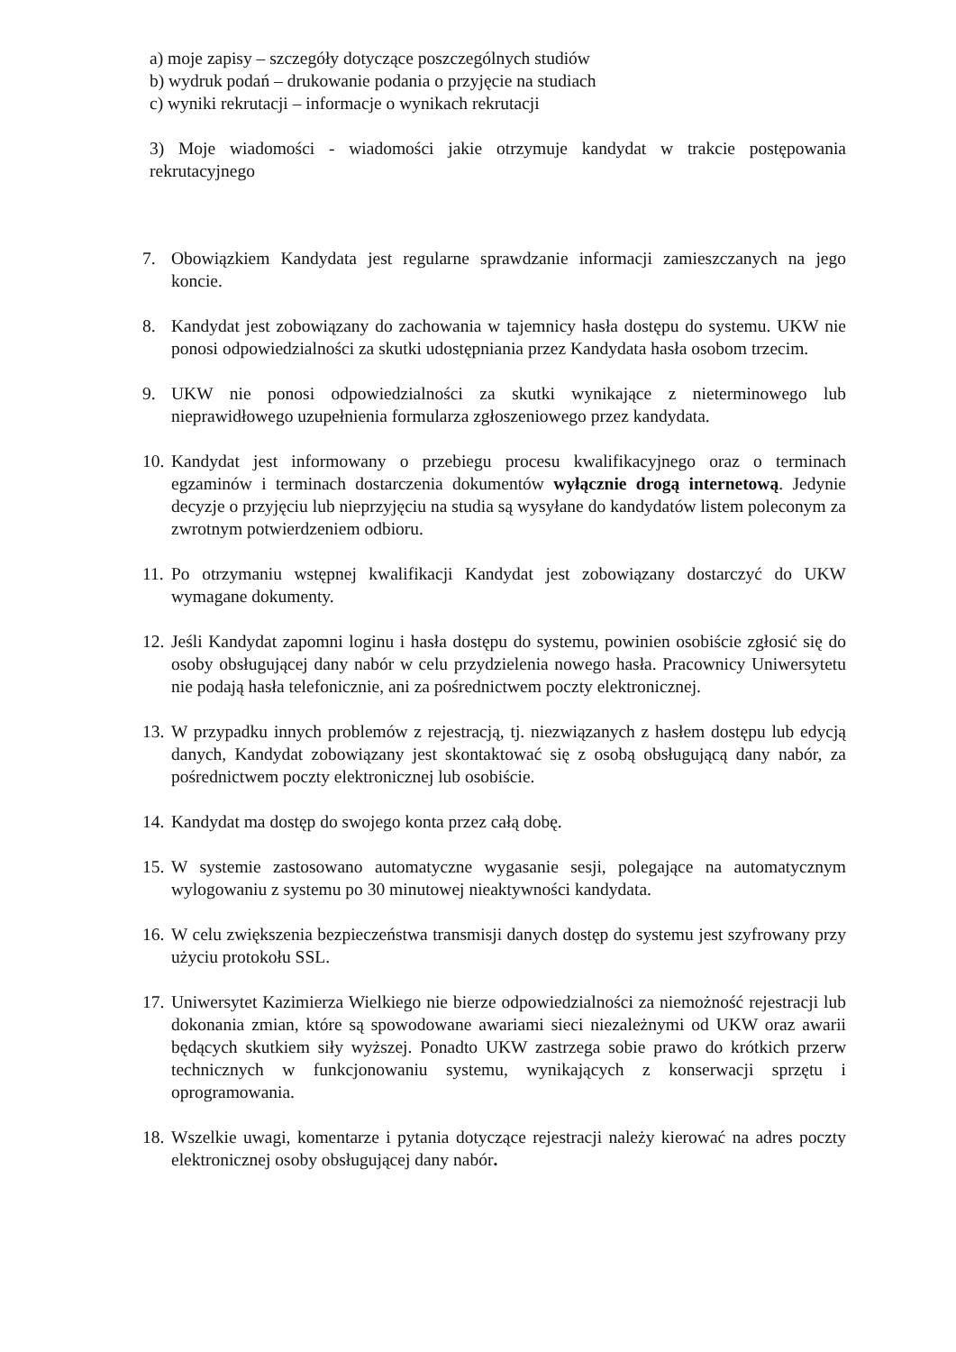a) moje zapisy – szczegóły dotyczące poszczególnych studiów
b) wydruk podań – drukowanie podania o przyjęcie na studiach
c) wyniki rekrutacji – informacje o wynikach rekrutacji
3) Moje wiadomości - wiadomości jakie otrzymuje kandydat w trakcie postępowania rekrutacyjnego
7. Obowiązkiem Kandydata jest regularne sprawdzanie informacji zamieszczanych na jego koncie.
8. Kandydat jest zobowiązany do zachowania w tajemnicy hasła dostępu do systemu. UKW nie ponosi odpowiedzialności za skutki udostępniania przez Kandydata hasła osobom trzecim.
9. UKW nie ponosi odpowiedzialności za skutki wynikające z nieterminowego lub nieprawidłowego uzupełnienia formularza zgłoszeniowego przez kandydata.
10.
Kandydat jest informowany o przebiegu procesu kwalifikacyjnego oraz o terminach egzaminów i terminach dostarczenia dokumentów wyłącznie drogą internetową. Jedynie decyzje o przyjęciu lub nieprzyjęciu na studia są wysyłane do kandydatów listem poleconym za zwrotnym potwierdzeniem odbioru.
11.
Po otrzymaniu wstępnej kwalifikacji Kandydat jest zobowiązany dostarczyć do UKW wymagane dokumenty.
12.
Jeśli Kandydat zapomni loginu i hasła dostępu do systemu, powinien osobiście zgłosić się do osoby obsługującej dany nabór w celu przydzielenia nowego hasła. Pracownicy Uniwersytetu nie podają hasła telefonicznie, ani za pośrednictwem poczty elektronicznej.
13.
W przypadku innych problemów z rejestracją, tj. niezwiązanych z hasłem dostępu lub edycją danych, Kandydat zobowiązany jest skontaktować się z osobą obsługującą dany nabór, za pośrednictwem poczty elektronicznej lub osobiście.
14.
Kandydat ma dostęp do swojego konta przez całą dobę.
15.
W systemie zastosowano automatyczne wygasanie sesji, polegające na automatycznym wylogowaniu z systemu po 30 minutowej nieaktywności kandydata.
16.
W celu zwiększenia bezpieczeństwa transmisji danych dostęp do systemu jest szyfrowany przy użyciu protokołu SSL.
17.
Uniwersytet Kazimierza Wielkiego nie bierze odpowiedzialności za niemożność rejestracji lub dokonania zmian, które są spowodowane awariami sieci niezależnymi od UKW oraz awarii będących skutkiem siły wyższej. Ponadto UKW zastrzega sobie prawo do krótkich przerw technicznych w funkcjonowaniu systemu, wynikających z konserwacji sprzętu i oprogramowania.
18.
Wszelkie uwagi, komentarze i pytania dotyczące rejestracji należy kierować na adres poczty elektronicznej osoby obsługującej dany nabór.